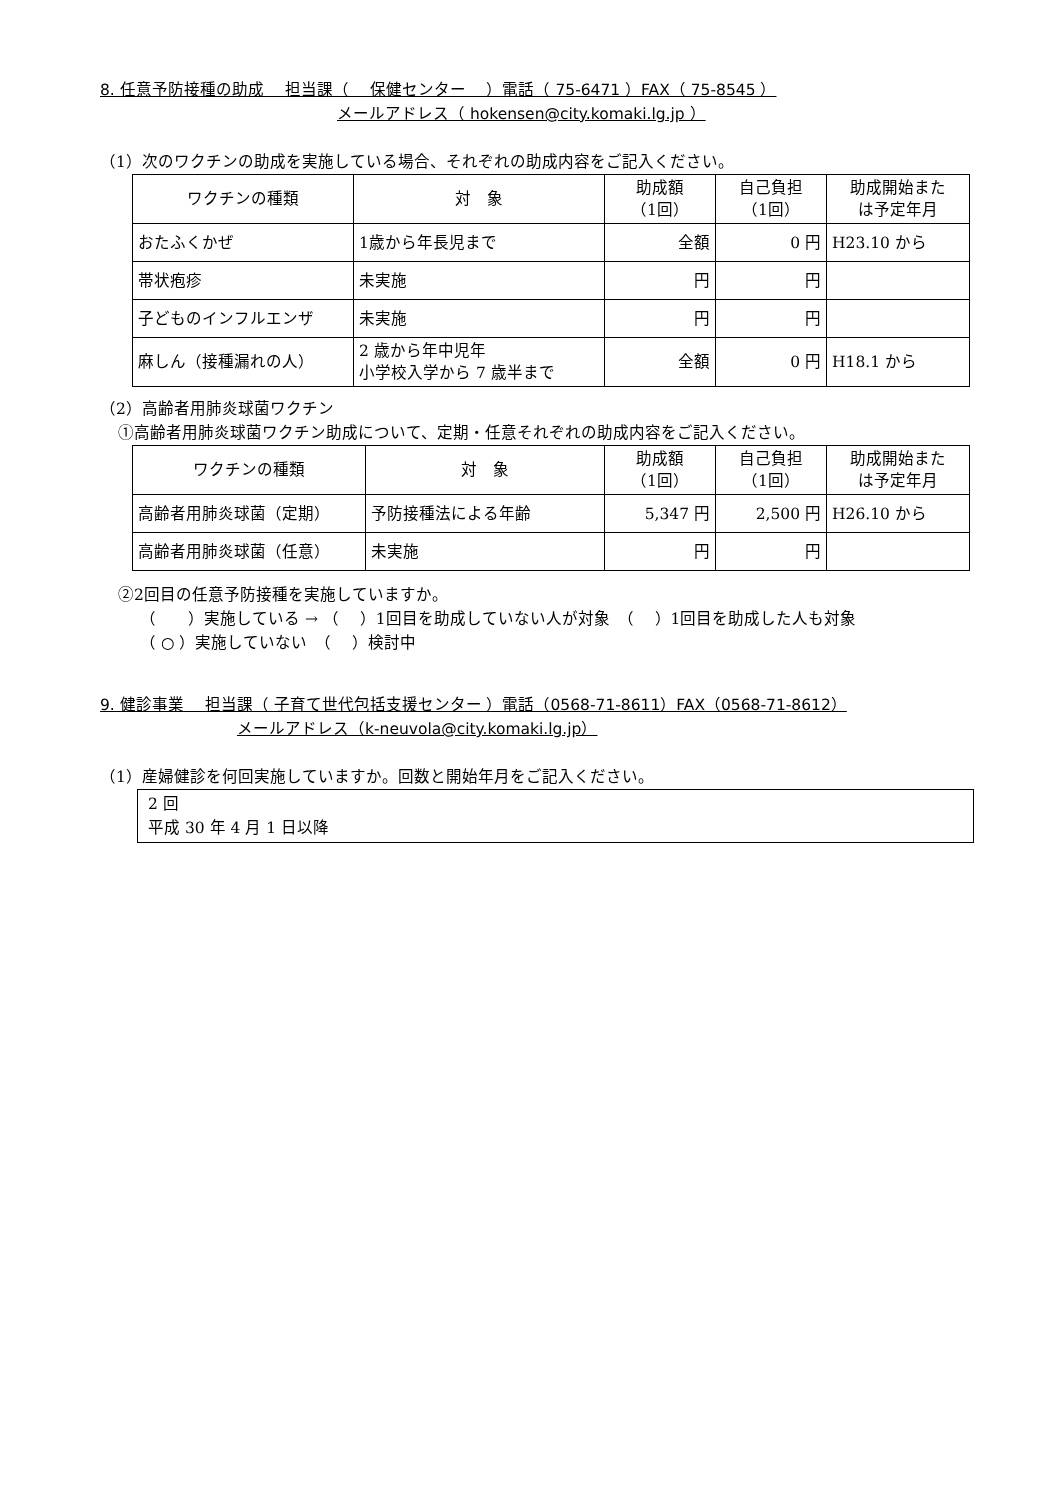8. 任意予防接種の助成　 担当課（　 保健センター　 ）電話（ 75-6471 ）FAX（ 75-8545 ）
メールアドレス（ hokensen@city.komaki.lg.jp ）
（1）次のワクチンの助成を実施している場合、それぞれの助成内容をご記入ください。
| ワクチンの種類 | 対 象 | 助成額 （1回） | 自己負担 （1回） | 助成開始また は予定年月 |
| --- | --- | --- | --- | --- |
| おたふくかぜ | 1歳から年長児まで | 全額 | 0 円 | H23.10 から |
| 帯状疱疹 | 未実施 | 円 | 円 | |
| 子どものインフルエンザ | 未実施 | 円 | 円 | |
| 麻しん（接種漏れの人） | 2 歳から年中児年 小学校入学から 7 歳半まで | 全額 | 0 円 | H18.1 から |
（2）高齢者用肺炎球菌ワクチン
①高齢者用肺炎球菌ワクチン助成について、定期・任意それぞれの助成内容をご記入ください。
| ワクチンの種類 | 対 象 | 助成額 （1回） | 自己負担 （1回） | 助成開始また は予定年月 |
| --- | --- | --- | --- | --- |
| 高齢者用肺炎球菌（定期） | 予防接種法による年齢 | 5,347 円 | 2,500 円 | H26.10 から |
| 高齢者用肺炎球菌（任意） | 未実施 | 円 | 円 | |
②2回目の任意予防接種を実施していますか。
（　　）実施している → （　 ）1回目を助成していない人が対象　（　 ）1回目を助成した人も対象
（ ○ ）実施していない　（　 ）検討中
9. 健診事業　 担当課（ 子育て世代包括支援センター ）電話（0568-71-8611）FAX（0568-71-8612）
メールアドレス（k-neuvola@city.komaki.lg.jp）
（1）産婦健診を何回実施していますか。回数と開始年月をご記入ください。
2 回
平成 30 年 4 月 1 日以降